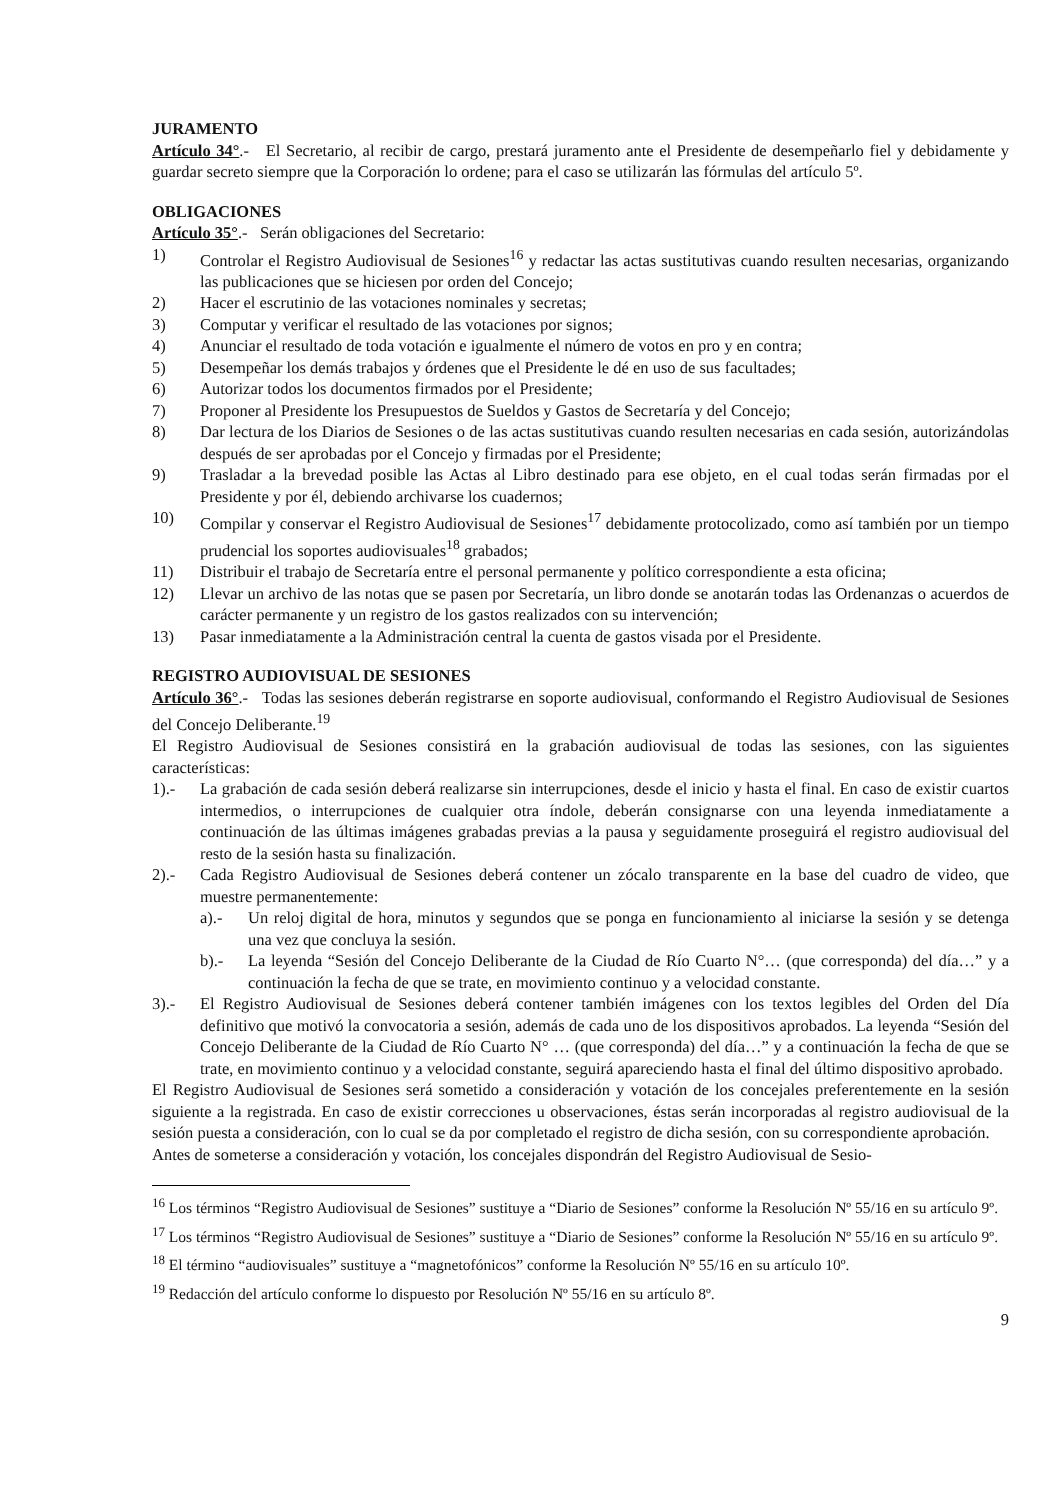JURAMENTO
Artículo 34°.- El Secretario, al recibir de cargo, prestará juramento ante el Presidente de desempeñarlo fiel y debidamente y guardar secreto siempre que la Corporación lo ordene; para el caso se utilizarán las fórmulas del artículo 5º.
OBLIGACIONES
Artículo 35°.- Serán obligaciones del Secretario:
1) Controlar el Registro Audiovisual de Sesiones<sup>16</sup> y redactar las actas sustitutivas cuando resulten necesarias, organizando las publicaciones que se hiciesen por orden del Concejo;
2) Hacer el escrutinio de las votaciones nominales y secretas;
3) Computar y verificar el resultado de las votaciones por signos;
4) Anunciar el resultado de toda votación e igualmente el número de votos en pro y en contra;
5) Desempeñar los demás trabajos y órdenes que el Presidente le dé en uso de sus facultades;
6) Autorizar todos los documentos firmados por el Presidente;
7) Proponer al Presidente los Presupuestos de Sueldos y Gastos de Secretaría y del Concejo;
8) Dar lectura de los Diarios de Sesiones o de las actas sustitutivas cuando resulten necesarias en cada sesión, autorizándolas después de ser aprobadas por el Concejo y firmadas por el Presidente;
9) Trasladar a la brevedad posible las Actas al Libro destinado para ese objeto, en el cual todas serán firmadas por el Presidente y por él, debiendo archivarse los cuadernos;
10) Compilar y conservar el Registro Audiovisual de Sesiones<sup>17</sup> debidamente protocolizado, como así también por un tiempo prudencial los soportes audiovisuales<sup>18</sup> grabados;
11) Distribuir el trabajo de Secretaría entre el personal permanente y político correspondiente a esta oficina;
12) Llevar un archivo de las notas que se pasen por Secretaría, un libro donde se anotarán todas las Ordenanzas o acuerdos de carácter permanente y un registro de los gastos realizados con su intervención;
13) Pasar inmediatamente a la Administración central la cuenta de gastos visada por el Presidente.
REGISTRO AUDIOVISUAL DE SESIONES
Artículo 36°.- Todas las sesiones deberán registrarse en soporte audiovisual, conformando el Registro Audiovisual de Sesiones del Concejo Deliberante.<sup>19</sup>
El Registro Audiovisual de Sesiones consistirá en la grabación audiovisual de todas las sesiones, con las siguientes características:
1).- La grabación de cada sesión deberá realizarse sin interrupciones, desde el inicio y hasta el final. En caso de existir cuartos intermedios, o interrupciones de cualquier otra índole, deberán consignarse con una leyenda inmediatamente a continuación de las últimas imágenes grabadas previas a la pausa y seguidamente proseguirá el registro audiovisual del resto de la sesión hasta su finalización.
2).- Cada Registro Audiovisual de Sesiones deberá contener un zócalo transparente en la base del cuadro de video, que muestre permanentemente:
a).- Un reloj digital de hora, minutos y segundos que se ponga en funcionamiento al iniciarse la sesión y se detenga una vez que concluya la sesión.
b).- La leyenda “Sesión del Concejo Deliberante de la Ciudad de Río Cuarto N°… (que corresponda) del día…” y a continuación la fecha de que se trate, en movimiento continuo y a velocidad constante.
3).- El Registro Audiovisual de Sesiones deberá contener también imágenes con los textos legibles del Orden del Día definitivo que motivó la convocatoria a sesión, además de cada uno de los dispositivos aprobados. La leyenda “Sesión del Concejo Deliberante de la Ciudad de Río Cuarto N° … (que corresponda) del día…” y a continuación la fecha de que se trate, en movimiento continuo y a velocidad constante, seguirá apareciendo hasta el final del último dispositivo aprobado.
El Registro Audiovisual de Sesiones será sometido a consideración y votación de los concejales preferentemente en la sesión siguiente a la registrada. En caso de existir correcciones u observaciones, éstas serán incorporadas al registro audiovisual de la sesión puesta a consideración, con lo cual se da por completado el registro de dicha sesión, con su correspondiente aprobación.
Antes de someterse a consideración y votación, los concejales dispondrán del Registro Audiovisual de Sesio-
<sup>16</sup> Los términos “Registro Audiovisual de Sesiones” sustituye a “Diario de Sesiones” conforme la Resolución Nº 55/16 en su artículo 9º.
<sup>17</sup> Los términos “Registro Audiovisual de Sesiones” sustituye a “Diario de Sesiones” conforme la Resolución Nº 55/16 en su artículo 9º.
<sup>18</sup> El término “audiovisuales” sustituye a “magnetofónicos” conforme la Resolución Nº 55/16 en su artículo 10º.
<sup>19</sup> Redacción del artículo conforme lo dispuesto por Resolución Nº 55/16 en su artículo 8º.
9